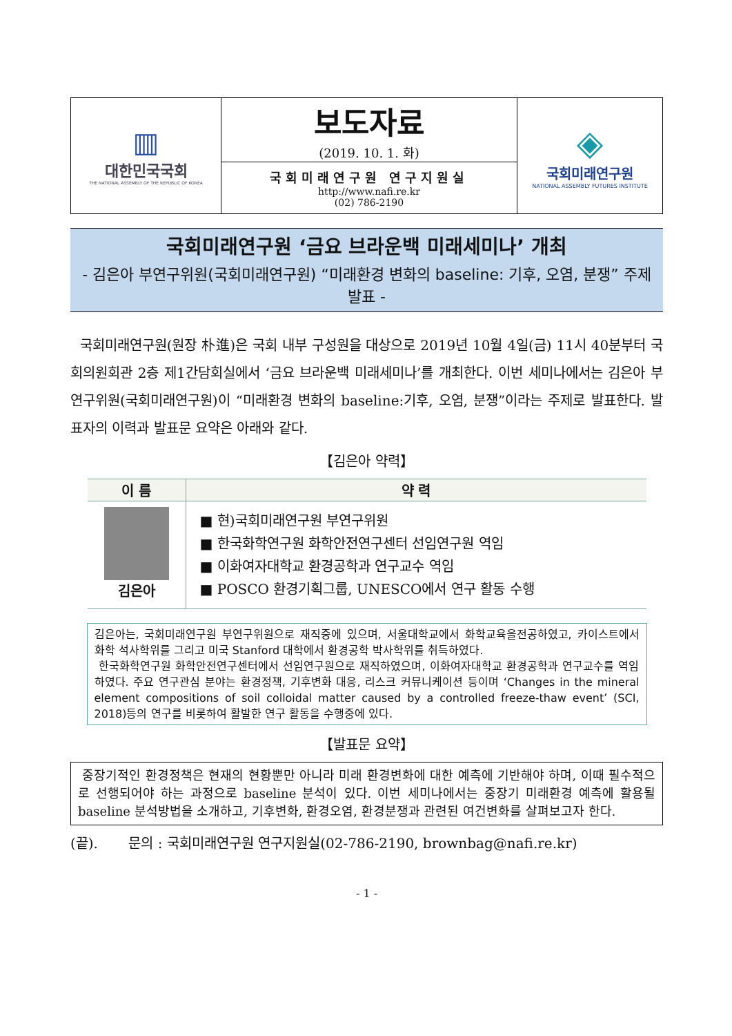| ▥ 대한민국국회 THE NATIONAL ASSEMBLY OF THE REPUBLIC OF KOREA | 보도자료 (2019. 10. 1. 화) | ◈ 국회미래연구원 NATIONAL ASSEMBLY FUTURES INSTITUTE |
| | 국회미래연구원 연구지원실 http://www.nafi.re.kr (02) 786-2190 | |
국회미래연구원 ‘금요 브라운백 미래세미나’ 개최
- 김은아 부연구위원(국회미래연구원) “미래환경 변화의 baseline: 기후, 오염, 분쟁” 주제 발표 -
국회미래연구원(원장 朴進)은 국회 내부 구성원을 대상으로 2019년 10월 4일(금) 11시 40분부터 국회의원회관 2층 제1간담회실에서 ‘금요 브라운백 미래세미나’를 개최한다. 이번 세미나에서는 김은아 부연구위원(국회미래연구원)이 “미래환경 변화의 baseline:기후, 오염, 분쟁”이라는 주제로 발표한다. 발표자의 이력과 발표문 요약은 아래와 같다.
【김은아 약력】
| 이 름 | 약 력 |
| --- | --- |
| 김은아 | ■ 현)국회미래연구원 부연구위원 ■ 한국화학연구원 화학안전연구센터 선임연구원 역임 ■ 이화여자대학교 환경공학과 연구교수 역임 ■ POSCO 환경기획그룹, UNESCO에서 연구 활동 수행 |
김은아는, 국회미래연구원 부연구위원으로 재직중에 있으며, 서울대학교에서 화학교육을전공하였고, 카이스트에서 화학 석사학위를 그리고 미국 Stanford 대학에서 환경공학 박사학위를 취득하였다.
한국화학연구원 화학안전연구센터에서 선임연구원으로 재직하였으며, 이화여자대학교 환경공학과 연구교수를 역임하였다. 주요 연구관심 분야는 환경정책, 기후변화 대응, 리스크 커뮤니케이션 등이며 ‘Changes in the mineral element compositions of soil colloidal matter caused by a controlled freeze-thaw event’ (SCI, 2018)등의 연구를 비롯하여 활발한 연구 활동을 수행중에 있다.
【발표문 요약】
중장기적인 환경정책은 현재의 현황뿐만 아니라 미래 환경변화에 대한 예측에 기반해야 하며, 이때 필수적으로 선행되어야 하는 과정으로 baseline 분석이 있다. 이번 세미나에서는 중장기 미래환경 예측에 활용될 baseline 분석방법을 소개하고, 기후변화, 환경오염, 환경분쟁과 관련된 여건변화를 살펴보고자 한다.
(끝). 문의 : 국회미래연구원 연구지원실(02-786-2190, brownbag@nafi.re.kr)
- 1 -